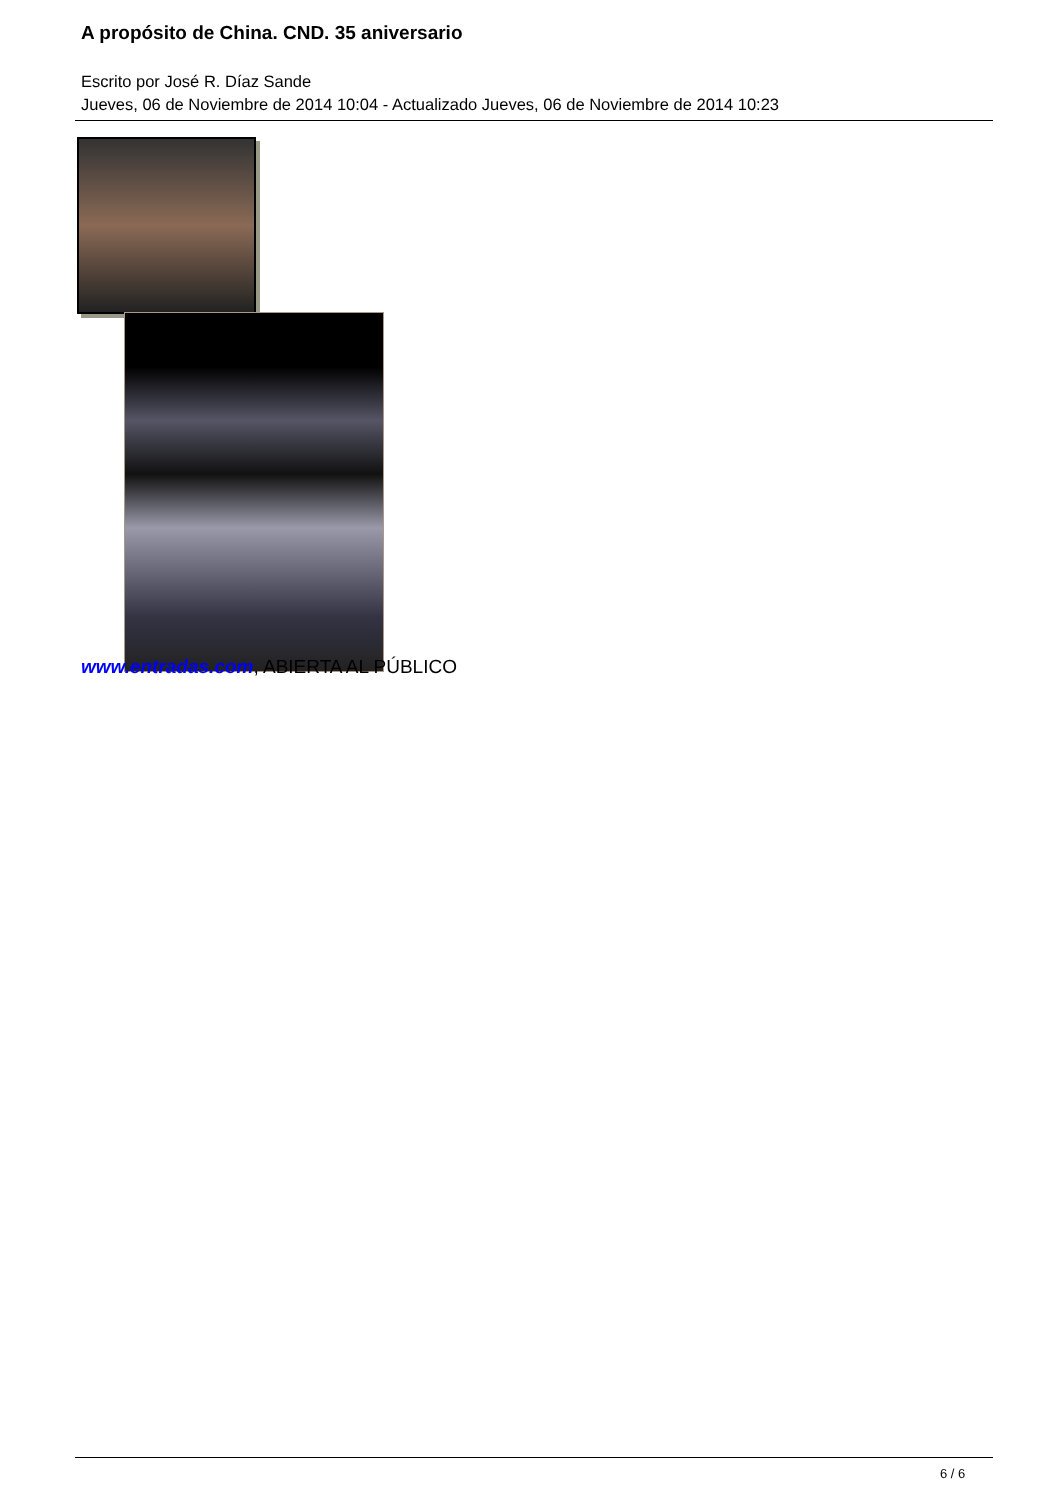A propósito de China. CND. 35 aniversario
Escrito por José R. Díaz Sande
Jueves, 06 de Noviembre de 2014 10:04 - Actualizado Jueves, 06 de Noviembre de 2014 10:23
www.entradas.com, ABIERTA AL PÚBLICO
6 / 6